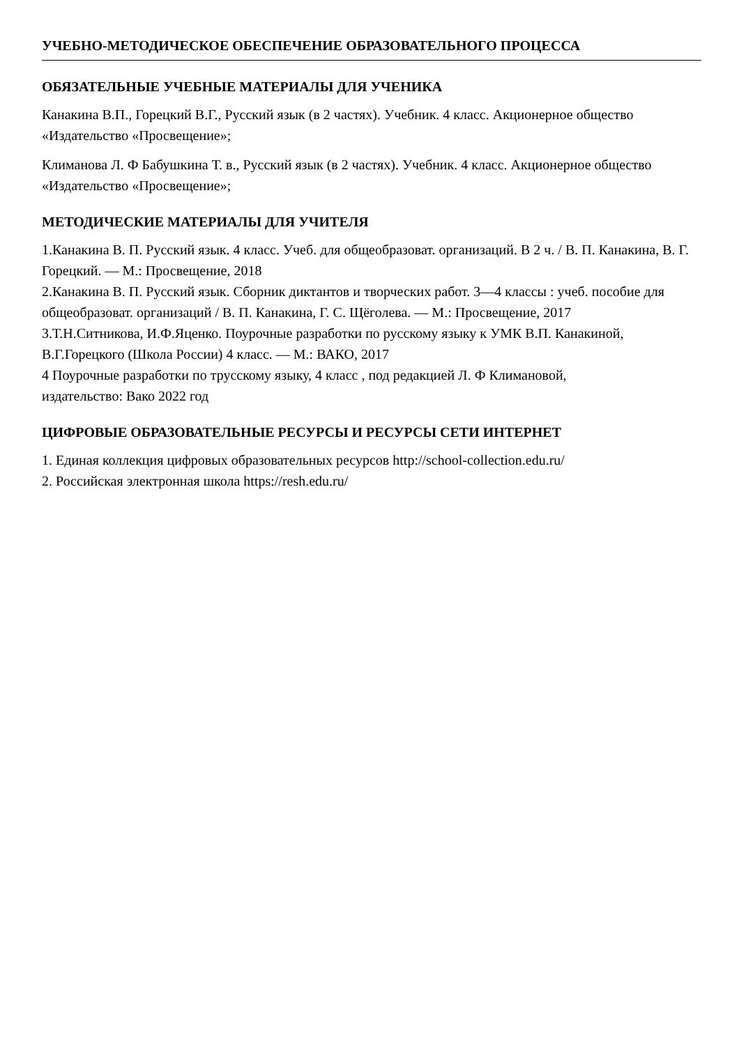УЧЕБНО-МЕТОДИЧЕСКОЕ ОБЕСПЕЧЕНИЕ ОБРАЗОВАТЕЛЬНОГО ПРОЦЕССА
ОБЯЗАТЕЛЬНЫЕ УЧЕБНЫЕ МАТЕРИАЛЫ ДЛЯ УЧЕНИКА
Канакина В.П., Горецкий В.Г., Русский язык (в 2 частях). Учебник. 4 класс. Акционерное общество «Издательство «Просвещение»;
Климанова Л. Ф Бабушкина Т. в., Русский язык (в 2 частях). Учебник. 4 класс. Акционерное общество «Издательство «Просвещение»;
МЕТОДИЧЕСКИЕ МАТЕРИАЛЫ ДЛЯ УЧИТЕЛЯ
1.Канакина В. П. Русский язык. 4 класс. Учеб. для общеобразоват. организаций. В 2 ч. / В. П. Канакина, В. Г. Горецкий. — М.: Просвещение, 2018
2.Канакина В. П. Русский язык. Сборник диктантов и творческих работ. 3—4 классы : учеб. пособие для общеобразоват. организаций / В. П. Канакина, Г. С. Щёголева. — М.: Просвещение, 2017
3.Т.Н.Ситникова, И.Ф.Яценко. Поурочные разработки по русскому языку к УМК В.П. Канакиной, В.Г.Горецкого (Школа России) 4 класс. — М.: ВАКО, 2017
4 Поурочные разработки по трусскому языку, 4 класс , под редакцией Л. Ф Климановой,
издательство: Вако 2022 год
ЦИФРОВЫЕ ОБРАЗОВАТЕЛЬНЫЕ РЕСУРСЫ И РЕСУРСЫ СЕТИ ИНТЕРНЕТ
1. Единая коллекция цифровых образовательных ресурсов http://school-collection.edu.ru/
2. Российская электронная школа https://resh.edu.ru/